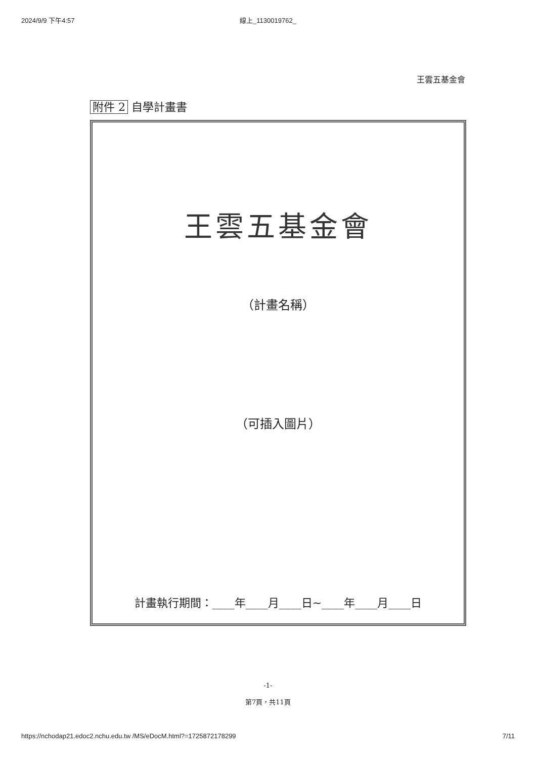2024/9/9 下午4:57 線上_1130019762_
王雲五基金會
附件 2 自學計畫書
王雲五基金會
（計畫名稱）
（可插入圖片）
計畫執行期間：____年____月____日~____年____月____日
-1-
第7頁，共11頁
https://nchodap21.edoc2.nchu.edu.tw /MS/eDocM.html?=1725872178299 7/11